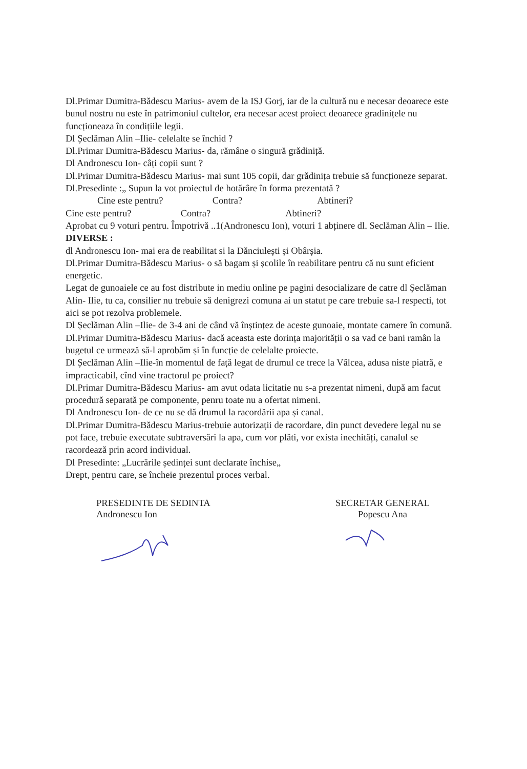Dl.Primar Dumitra-Bădescu Marius- avem de la ISJ Gorj, iar de la cultură nu e necesar deoarece este bunul nostru nu este în patrimoniul cultelor, era necesar acest proiect deoarece gradinițele nu funcționeaza în condițiile legii.
Dl Șeclăman Alin –Ilie- celelalte se închid ?
Dl.Primar Dumitra-Bădescu Marius- da, rămâne o singură grădiniță.
Dl Andronescu Ion- câți copii sunt ?
Dl.Primar Dumitra-Bădescu Marius- mai sunt 105 copii, dar grădinița trebuie să funcționeze separat.
Dl.Presedinte :„ Supun la vot proiectul de hotărâre în forma prezentată ?
Cine este pentru? Contra? Abtineri?
Cine este pentru? Contra? Abtineri?
Aprobat cu 9 voturi pentru. Împotrivă ..1(Andronescu Ion), voturi 1 abținere dl. Seclăman Alin – Ilie.
DIVERSE :
dl Andronescu Ion- mai era de reabilitat si la Dănciulești și Obârșia.
Dl.Primar Dumitra-Bădescu Marius- o să bagam și școlile în reabilitare pentru că nu sunt eficient energetic.
Legat de gunoaiele ce au fost distribute in mediu online pe pagini desocializare de catre dl Șeclăman Alin- Ilie, tu ca, consilier nu trebuie să denigrezi comuna ai un statut pe care trebuie sa-l respecti, tot aici se pot rezolva problemele.
Dl Șeclăman Alin –Ilie- de 3-4 ani de când vă înștințez de aceste gunoaie, montate camere în comună.
Dl.Primar Dumitra-Bădescu Marius- dacă aceasta este dorința majorității o sa vad ce bani ramân la bugetul ce urmează să-l aprobăm și în funcție de celelalte proiecte.
Dl Șeclăman Alin –Ilie-în momentul de față legat de drumul ce trece la Vâlcea, adusa niste piatră, e impracticabil, cînd vine tractorul pe proiect?
Dl.Primar Dumitra-Bădescu Marius- am avut odata licitatie nu s-a prezentat nimeni, după am facut procedură separată pe componente, penru toate nu a ofertat nimeni.
Dl Andronescu Ion- de ce nu se dă drumul la racordării apa și canal.
Dl.Primar Dumitra-Bădescu Marius-trebuie autorizații de racordare, din punct devedere legal nu se pot face, trebuie executate subtraversări la apa, cum vor plăti, vor exista inechități, canalul se racordează prin acord individual.
Dl Presedinte: „Lucrările ședinței sunt declarate închise„
Drept, pentru care, se încheie prezentul proces verbal.
PRESEDINTE DE SEDINTA
Andronescu Ion
SECRETAR GENERAL
Popescu Ana